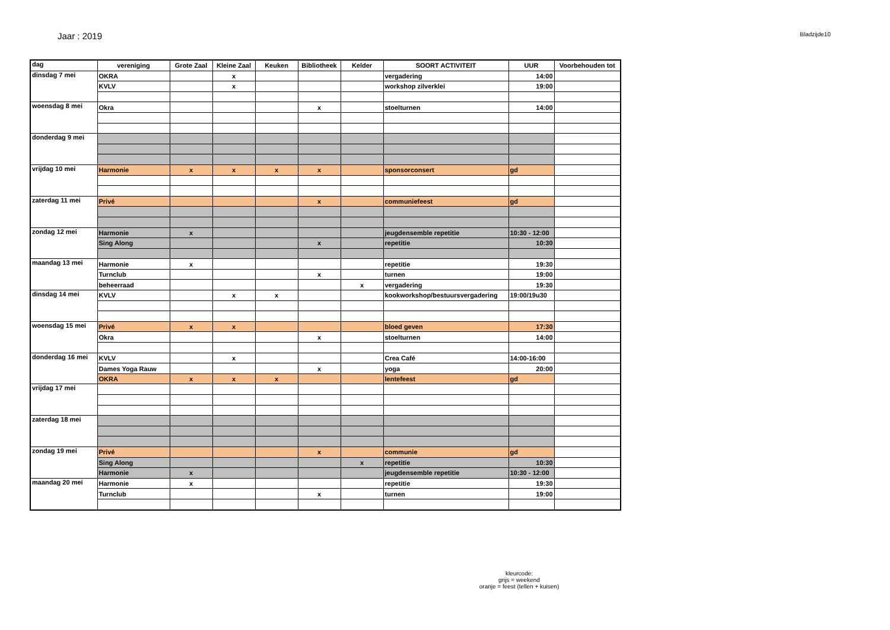Jaar : 2019
Bladzijde10
| dag | vereniging | Grote Zaal | Kleine Zaal | Keuken | Bibliotheek | Kelder | SOORT ACTIVITEIT | UUR | Voorbehouden tot |
| --- | --- | --- | --- | --- | --- | --- | --- | --- | --- |
| dinsdag 7 mei | OKRA | | x | | | | vergadering | 14:00 | |
| | KVLV | | x | | | | workshop zilverklei | 19:00 | |
| woensdag 8 mei | Okra | | | | x | | stoelturnen | 14:00 | |
| donderdag 9 mei | | | | | | | | | |
| vrijdag 10 mei | Harmonie | x | x | x | x | | sponsorconsert | gd | |
| zaterdag 11 mei | Privé | | | | x | | communiefeest | gd | |
| zondag 12 mei | Harmonie | x | | | | | jeugdensemble repetitie | 10:30 - 12:00 | |
| | Sing Along | | | | x | | repetitie | 10:30 | |
| maandag 13 mei | Harmonie | x | | | | | repetitie | 19:30 | |
| | Turnclub | | | | x | | turnen | 19:00 | |
| | beheerraad | | | | | x | vergadering | 19:30 | |
| dinsdag 14 mei | KVLV | | x | x | | | kookworkshop/bestuursvergadering | 19:00/19u30 | |
| woensdag 15 mei | Privé | x | x | | | | bloed geven | 17:30 | |
| | Okra | | | | x | | stoelturnen | 14:00 | |
| donderdag 16 mei | KVLV | | x | | | | Crea Café | 14:00-16:00 | |
| | Dames Yoga Rauw | | | | x | | yoga | 20:00 | |
| | OKRA | x | x | x | | | lentefeest | gd | |
| vrijdag 17 mei | | | | | | | | | |
| zaterdag 18 mei | | | | | | | | | |
| zondag 19 mei | Privé | | | | x | | communie | gd | |
| | Sing Along | | | | | x | repetitie | 10:30 | |
| | Harmonie | x | | | | | jeugdensemble repetitie | 10:30 - 12:00 | |
| maandag 20 mei | Harmonie | x | | | | | repetitie | 19:30 | |
| | Turnclub | | | | x | | turnen | 19:00 | |
kleurcode:
grijs = weekend
oranje = feest (tellen + kuisen)